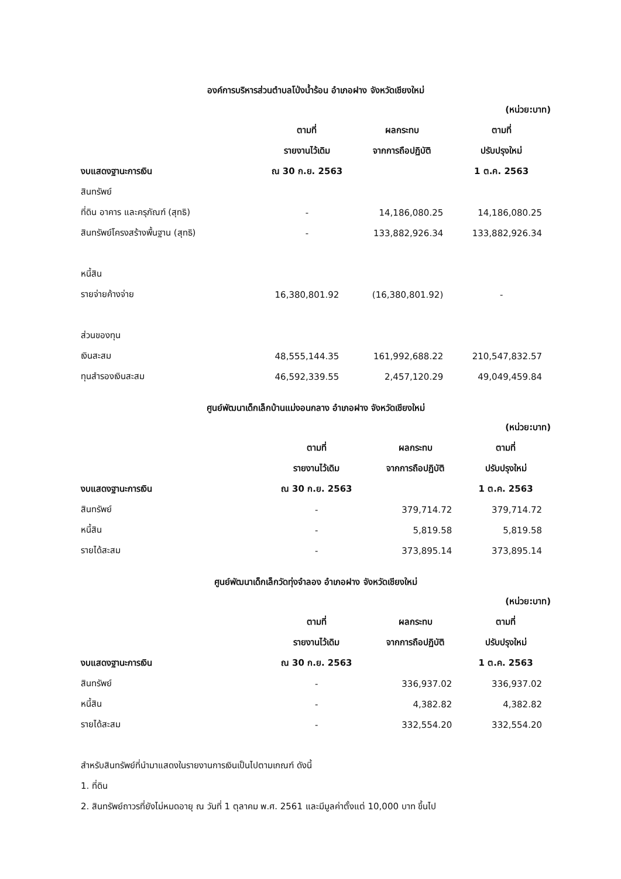องค์การบริหารส่วนตำบลโป่งน้ำร้อน อำเภอฝาง จังหวัดเชียงใหม่
| | | | (หน่วย:บาท) |
| | ตามที่ | ผลกระทบ | ตามที่ |
| | รายงานไว้เดิม | จากการถือปฏิบัติ | ปรับปรุงใหม่ |
| งบแสดงฐานะการเงิน | ณ 30 ก.ย. 2563 | | 1 ต.ค. 2563 |
| สินทรัพย์ | | | |
| ที่ดิน อาคาร และครุภัณฑ์ (สุทธิ) | - | 14,186,080.25 | 14,186,080.25 |
| สินทรัพย์โครงสร้างพื้นฐาน (สุทธิ) | - | 133,882,926.34 | 133,882,926.34 |
| หนี้สิน | | | |
| รายจ่ายค้างจ่าย | 16,380,801.92 | (16,380,801.92) | - |
| ส่วนของทุน | | | |
| เงินสะสม | 48,555,144.35 | 161,992,688.22 | 210,547,832.57 |
| ทุนสำรองเงินสะสม | 46,592,339.55 | 2,457,120.29 | 49,049,459.84 |
ศูนย์พัฒนาเด็กเล็กบ้านแม่งอนกลาง อำเภอฝาง จังหวัดเชียงใหม่
| | | | (หน่วย:บาท) |
| | ตามที่ | ผลกระทบ | ตามที่ |
| | รายงานไว้เดิม | จากการถือปฏิบัติ | ปรับปรุงใหม่ |
| งบแสดงฐานะการเงิน | ณ 30 ก.ย. 2563 | | 1 ต.ค. 2563 |
| สินทรัพย์ | - | 379,714.72 | 379,714.72 |
| หนี้สิน | - | 5,819.58 | 5,819.58 |
| รายได้สะสม | - | 373,895.14 | 373,895.14 |
ศูนย์พัฒนาเด็กเล็กวัดทุ่งจำลอง อำเภอฝาง จังหวัดเชียงใหม่
| | | | (หน่วย:บาท) |
| | ตามที่ | ผลกระทบ | ตามที่ |
| | รายงานไว้เดิม | จากการถือปฏิบัติ | ปรับปรุงใหม่ |
| งบแสดงฐานะการเงิน | ณ 30 ก.ย. 2563 | | 1 ต.ค. 2563 |
| สินทรัพย์ | - | 336,937.02 | 336,937.02 |
| หนี้สิน | - | 4,382.82 | 4,382.82 |
| รายได้สะสม | - | 332,554.20 | 332,554.20 |
สำหรับสินทรัพย์ที่นำมาแสดงในรายงานการเงินเป็นไปตามเกณฑ์ ดังนี้
1. ที่ดิน
2. สินทรัพย์ถาวรที่ยังไม่หมดอายุ ณ วันที่ 1 ตุลาคม พ.ศ. 2561 และมีมูลค่าตั้งแต่ 10,000 บาท ขึ้นไป